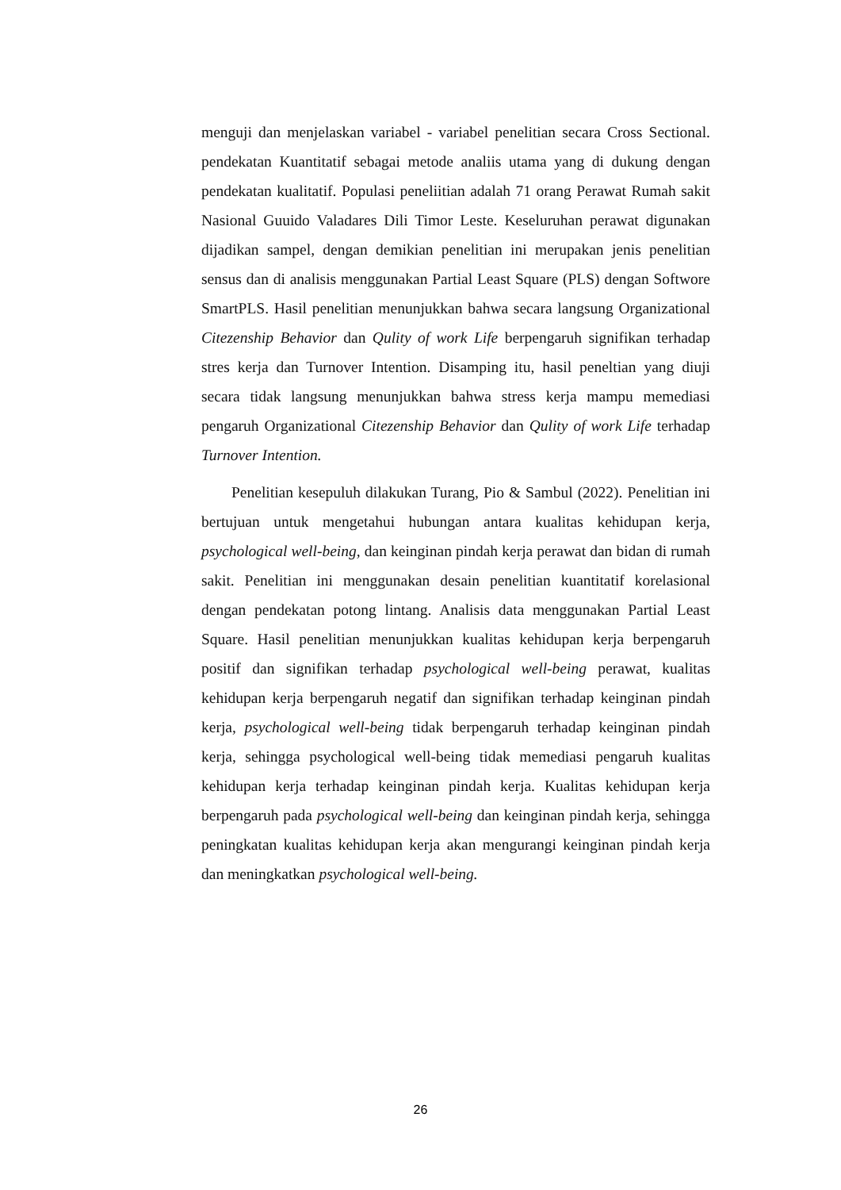menguji dan menjelaskan variabel - variabel penelitian secara Cross Sectional. pendekatan Kuantitatif sebagai metode analiis utama yang di dukung dengan pendekatan kualitatif. Populasi peneliitian adalah 71 orang Perawat Rumah sakit Nasional Guuido Valadares Dili Timor Leste. Keseluruhan perawat digunakan dijadikan sampel, dengan demikian penelitian ini merupakan jenis penelitian sensus dan di analisis menggunakan Partial Least Square (PLS) dengan Softwore SmartPLS. Hasil penelitian menunjukkan bahwa secara langsung Organizational Citezenship Behavior dan Qulity of work Life berpengaruh signifikan terhadap stres kerja dan Turnover Intention. Disamping itu, hasil peneltian yang diuji secara tidak langsung menunjukkan bahwa stress kerja mampu memediasi pengaruh Organizational Citezenship Behavior dan Qulity of work Life terhadap Turnover Intention.
Penelitian kesepuluh dilakukan Turang, Pio & Sambul (2022). Penelitian ini bertujuan untuk mengetahui hubungan antara kualitas kehidupan kerja, psychological well-being, dan keinginan pindah kerja perawat dan bidan di rumah sakit. Penelitian ini menggunakan desain penelitian kuantitatif korelasional dengan pendekatan potong lintang. Analisis data menggunakan Partial Least Square. Hasil penelitian menunjukkan kualitas kehidupan kerja berpengaruh positif dan signifikan terhadap psychological well-being perawat, kualitas kehidupan kerja berpengaruh negatif dan signifikan terhadap keinginan pindah kerja, psychological well-being tidak berpengaruh terhadap keinginan pindah kerja, sehingga psychological well-being tidak memediasi pengaruh kualitas kehidupan kerja terhadap keinginan pindah kerja. Kualitas kehidupan kerja berpengaruh pada psychological well-being dan keinginan pindah kerja, sehingga peningkatan kualitas kehidupan kerja akan mengurangi keinginan pindah kerja dan meningkatkan psychological well-being.
26